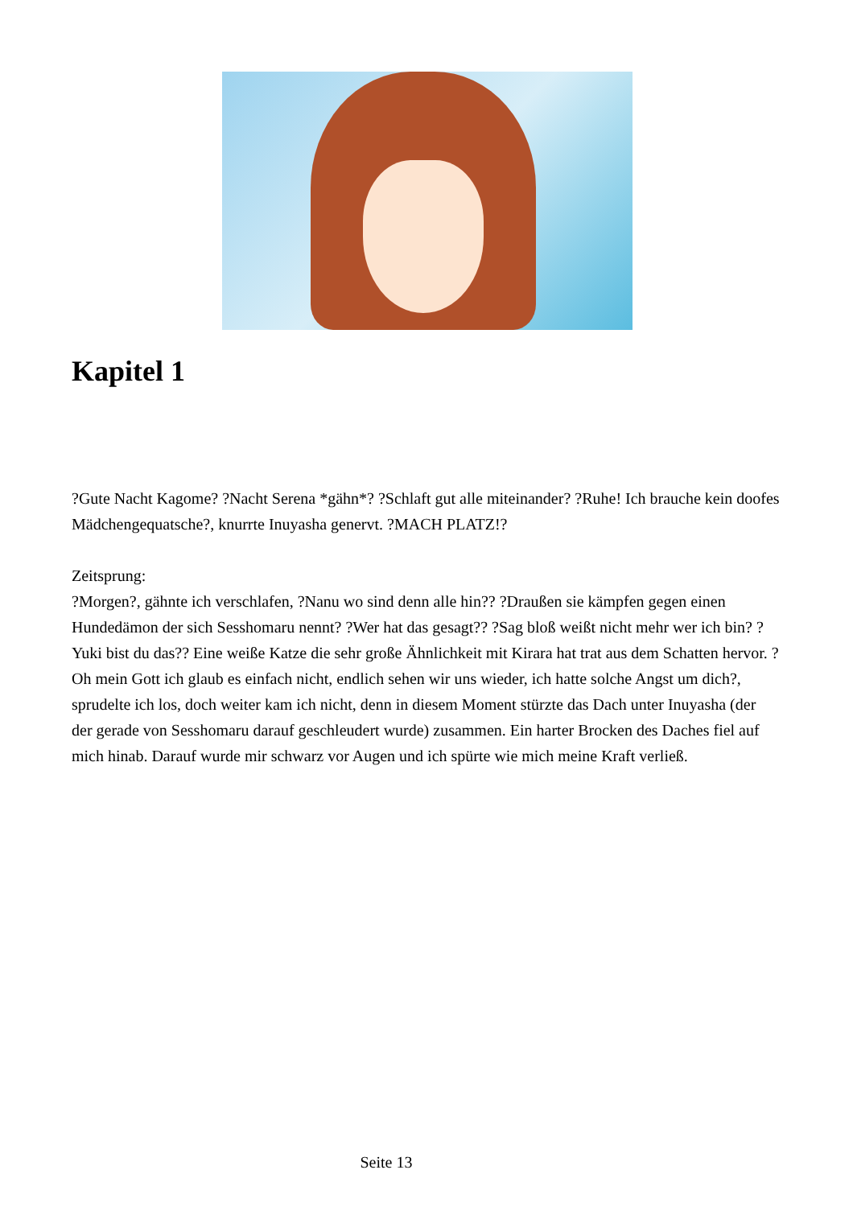Kapitel 1
?Gute Nacht Kagome? ?Nacht Serena *gähn*? ?Schlaft gut alle miteinander? ?Ruhe! Ich brauche kein doofes Mädchengequatsche?, knurrte Inuyasha genervt. ?MACH PLATZ!?
Zeitsprung:
?Morgen?, gähnte ich verschlafen, ?Nanu wo sind denn alle hin?? ?Draußen sie kämpfen gegen einen Hundedämon der sich Sesshomaru nennt? ?Wer hat das gesagt?? ?Sag bloß weißt nicht mehr wer ich bin? ?Yuki bist du das?? Eine weiße Katze die sehr große Ähnlichkeit mit Kirara hat trat aus dem Schatten hervor. ?Oh mein Gott ich glaub es einfach nicht, endlich sehen wir uns wieder, ich hatte solche Angst um dich?, sprudelte ich los, doch weiter kam ich nicht, denn in diesem Moment stürzte das Dach unter Inuyasha (der der gerade von Sesshomaru darauf geschleudert wurde) zusammen. Ein harter Brocken des Daches fiel auf mich hinab. Darauf wurde mir schwarz vor Augen und ich spürte wie mich meine Kraft verließ.
Seite 13